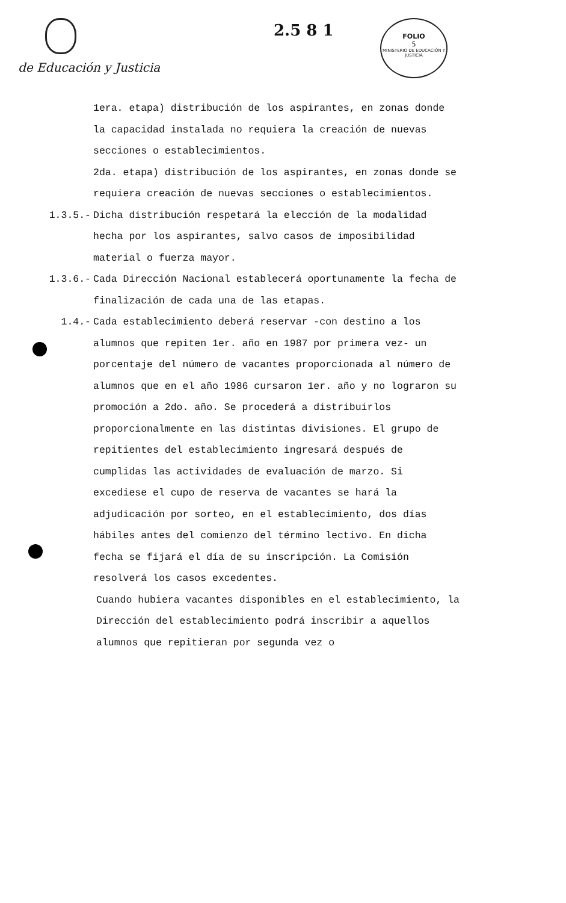de Educación y Justicia
2.5 8 1
FOLIO
5
MINISTERIO DE EDUCACIÓN Y JUSTICIA
1era. etapa) distribución de los aspirantes, en zonas donde la capacidad instalada no requiera la creación de nuevas secciones o establecimientos.
2da. etapa) distribución de los aspirantes, en zonas donde se requiera creación de nuevas secciones o establecimientos.
1.3.5.- Dicha distribución respetará la elección de la modalidad hecha por los aspirantes, salvo casos de imposibilidad material o fuerza mayor.
1.3.6.- Cada Dirección Nacional establecerá oportunamente la fecha de finalización de cada una de las etapas.
1.4.- Cada establecimiento deberá reservar -con destino a los alumnos que repiten 1er. año en 1987 por primera vez- un porcentaje del número de vacantes proporcionada al número de alumnos que en el año 1986 cursaron 1er. año y no lograron su promoción a 2do. año. Se procederá a distribuirlos proporcionalmente en las distintas divisiones. El grupo de repitientes del establecimiento ingresará después de cumplidas las actividades de evaluación de marzo. Si excediese el cupo de reserva de vacantes se hará la adjudicación por sorteo, en el establecimiento, dos días hábiles antes del comienzo del término lectivo. En dicha fecha se fijará el día de su inscripción. La Comisión resolverá los casos excedentes.
Cuando hubiera vacantes disponibles en el establecimiento, la Dirección del establecimiento podrá inscribir a aquellos alumnos que repitieran por segunda vez o